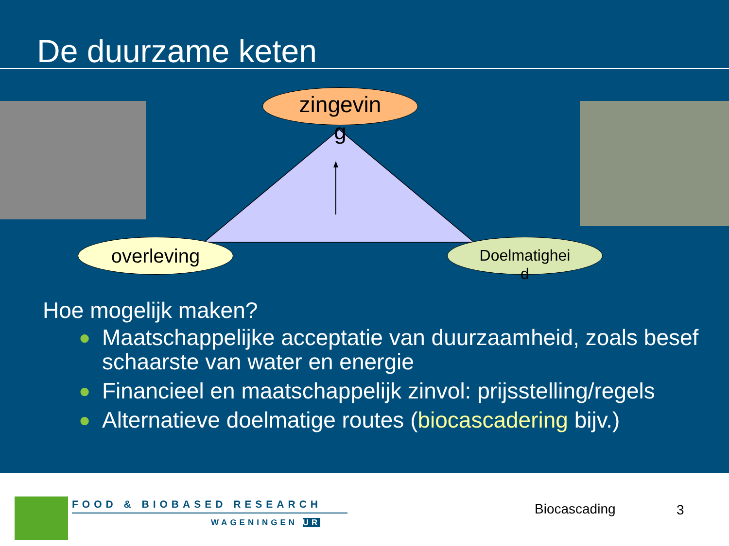De duurzame keten
zingevin
g
overleving
Doelmatighei
d
Hoe mogelijk maken?
● Maatschappelijke acceptatie van duurzaamheid, zoals besef schaarste van water en energie
● Financieel en maatschappelijk zinvol: prijsstelling/regels
● Alternatieve doelmatige routes (biocascadering bijv.)
FOOD & BIOBASED RESEARCH
WAGENINGEN UR
Biocascading 3